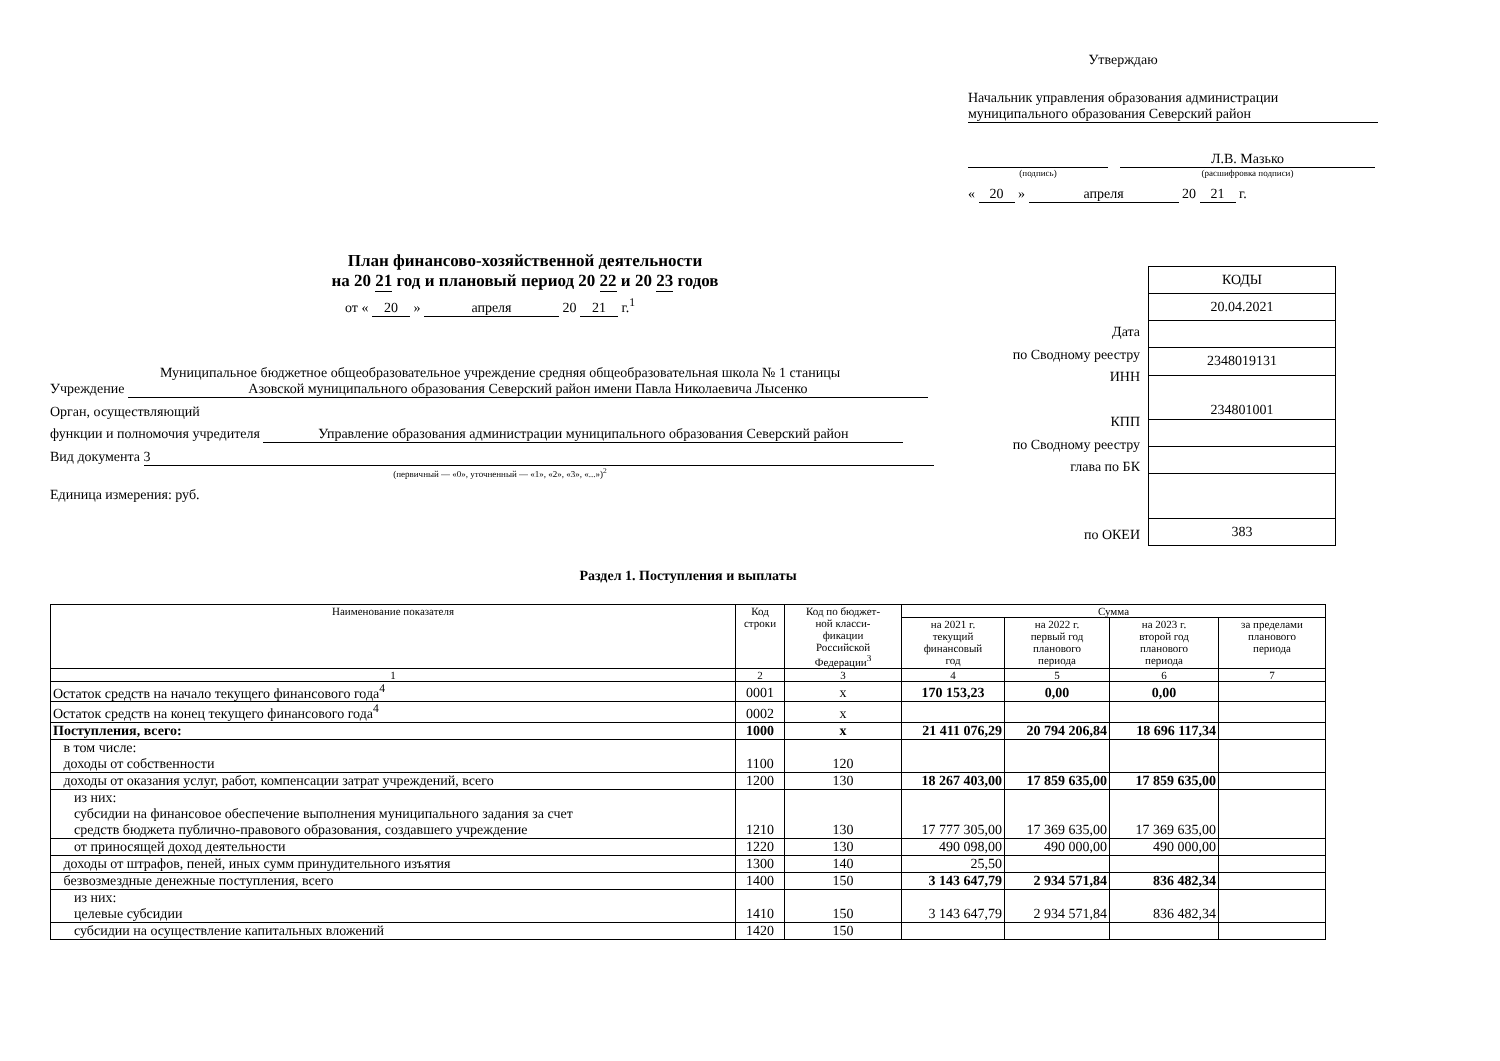Утверждаю
Начальник управления образования администрации
муниципального образования Северский район
Л.В. Мазько
(подпись) (расшифровка подписи)
« 20 » апреля 20 21 г.
План финансово-хозяйственной деятельности
на 20 21 год и плановый период 20 22 и 20 23 годов
от « 20 » апреля 20 21 г.<sup>1</sup>
Муниципальное бюджетное общеобразовательное учреждение средняя общеобразовательная школа № 1 станицы
Учреждение Азовской муниципального образования Северский район имени Павла Николаевича Лысенко
Орган, осуществляющий
функции и полномочия учредителя Управление образования администрации муниципального образования Северский район
Вид документа 3
(первичный — «0», уточненный — «1», «2», «3», «...»)<sup>2</sup>
Единица измерения: руб.
Дата
по Сводному реестру
ИНН
КПП
по Сводному реестру
глава по БК
по ОКЕИ
| КОДЫ |
| 20.04.2021 |
| 2348019131 |
| 234801001 |
| 383 |
Раздел 1. Поступления и выплаты
| Наименование показателя | Код строки | Код по бюджет- ной класси- фикации Российской Федерации<sup>3</sup> | Сумма | | | |
| --- | --- | --- | --- | --- | --- | --- |
| | | | на 2021 г. текущий финансовый год | на 2022 г. первый год планового периода | на 2023 г. второй год планового периода | за пределами планового периода |
| 1 | 2 | 3 | 4 | 5 | 6 | 7 |
| Остаток средств на начало текущего финансового года<sup>4</sup> | 0001 | x | 170 153,23 | 0,00 | 0,00 | |
| Остаток средств на конец текущего финансового года<sup>4</sup> | 0002 | x | | | | |
| Поступления, всего: | 1000 | x | 21 411 076,29 | 20 794 206,84 | 18 696 117,34 | |
| в том числе: доходы от собственности | 1100 | 120 | | | | |
| доходы от оказания услуг, работ, компенсации затрат учреждений, всего | 1200 | 130 | 18 267 403,00 | 17 859 635,00 | 17 859 635,00 | |
| из них: субсидии на финансовое обеспечение выполнения муниципального задания за счет средств бюджета публично-правового образования, создавшего учреждение | 1210 | 130 | 17 777 305,00 | 17 369 635,00 | 17 369 635,00 | |
| от приносящей доход деятельности | 1220 | 130 | 490 098,00 | 490 000,00 | 490 000,00 | |
| доходы от штрафов, пеней, иных сумм принудительного изъятия | 1300 | 140 | 25,50 | | | |
| безвозмездные денежные поступления, всего | 1400 | 150 | 3 143 647,79 | 2 934 571,84 | 836 482,34 | |
| из них: целевые субсидии | 1410 | 150 | 3 143 647,79 | 2 934 571,84 | 836 482,34 | |
| субсидии на осуществление капитальных вложений | 1420 | 150 | | | | |